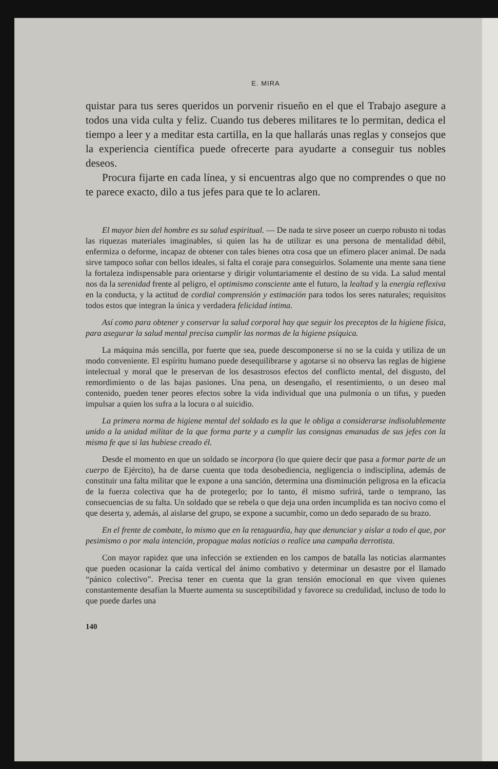E. MIRA
quistar para tus seres queridos un porvenir risueño en el que el Trabajo asegure a todos una vida culta y feliz. Cuando tus deberes militares te lo permitan, dedica el tiempo a leer y a meditar esta cartilla, en la que hallarás unas reglas y consejos que la experiencia científica puede ofrecerte para ayudarte a conseguir tus nobles deseos.
Procura fijarte en cada línea, y si encuentras algo que no comprendes o que no te parece exacto, dilo a tus jefes para que te lo aclaren.
El mayor bien del hombre es su salud espiritual. — De nada te sirve poseer un cuerpo robusto ni todas las riquezas materiales imaginables, si quien las ha de utilizar es una persona de mentalidad débil, enfermiza o deforme, incapaz de obtener con tales bienes otra cosa que un efímero placer animal. De nada sirve tampoco soñar con bellos ideales, si falta el coraje para conseguirlos. Solamente una mente sana tiene la fortaleza indispensable para orientarse y dirigir voluntariamente el destino de su vida. La salud mental nos da la serenidad frente al peligro, el optimismo consciente ante el futuro, la lealtad y la energía reflexiva en la conducta, y la actitud de cordial comprensión y estimación para todos los seres naturales; requisitos todos estos que integran la única y verdadera felicidad íntima.
Así como para obtener y conservar la salud corporal hay que seguir los preceptos de la higiene física, para asegurar la salud mental precisa cumplir las normas de la higiene psíquica.
La máquina más sencilla, por fuerte que sea, puede descomponerse si no se la cuida y utiliza de un modo conveniente. El espíritu humano puede desequilibrarse y agotarse si no observa las reglas de higiene intelectual y moral que le preservan de los desastrosos efectos del conflicto mental, del disgusto, del remordimiento o de las bajas pasiones. Una pena, un desengaño, el resentimiento, o un deseo mal contenido, pueden tener peores efectos sobre la vida individual que una pulmonía o un tifus, y pueden impulsar a quien los sufra a la locura o al suicidio.
La primera norma de higiene mental del soldado es la que le obliga a considerarse indisolublemente unido a la unidad militar de la que forma parte y a cumplir las consignas emanadas de sus jefes con la misma fe que si las hubiese creado él.
Desde el momento en que un soldado se incorpora (lo que quiere decir que pasa a formar parte de un cuerpo de Ejército), ha de darse cuenta que toda desobediencia, negligencia o indisciplina, además de constituir una falta militar que le expone a una sanción, determina una disminución peligrosa en la eficacia de la fuerza colectiva que ha de protegerlo; por lo tanto, él mismo sufrirá, tarde o temprano, las consecuencias de su falta. Un soldado que se rebela o que deja una orden incumplida es tan nocivo como el que deserta y, además, al aislarse del grupo, se expone a sucumbir, como un dedo separado de su brazo.
En el frente de combate, lo mismo que en la retaguardia, hay que denunciar y aislar a todo el que, por pesimismo o por mala intención, propague malas noticias o realice una campaña derrotista.
Con mayor rapidez que una infección se extienden en los campos de batalla las noticias alarmantes que pueden ocasionar la caída vertical del ánimo combativo y determinar un desastre por el llamado “pánico colectivo”. Precisa tener en cuenta que la gran tensión emocional en que viven quienes constantemente desafían la Muerte aumenta su susceptibilidad y favorece su credulidad, incluso de todo lo que puede darles una
140